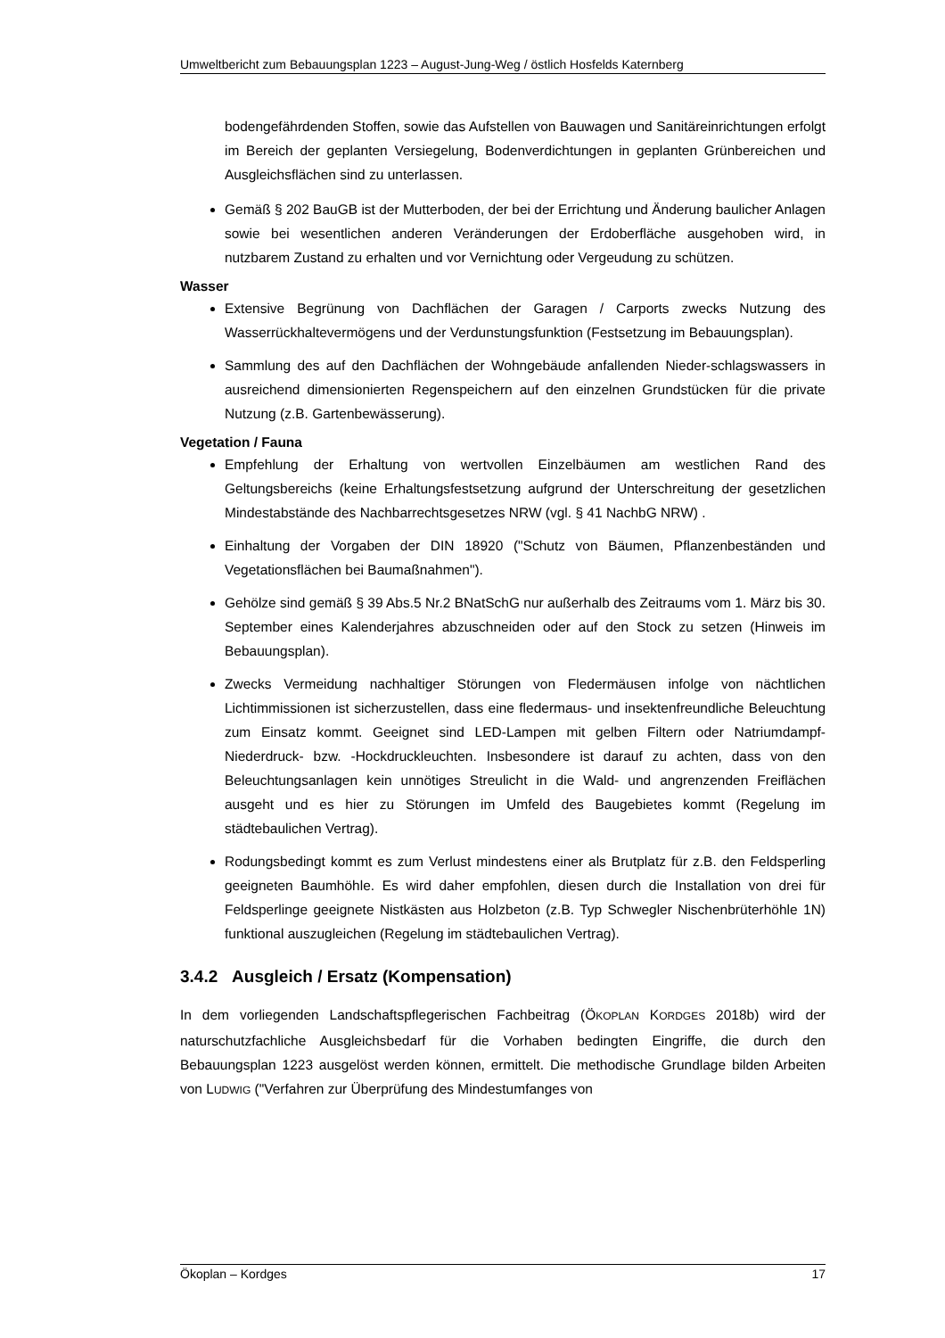Umweltbericht zum Bebauungsplan 1223 – August-Jung-Weg / östlich Hosfelds Katernberg
bodengefährdenden Stoffen, sowie das Aufstellen von Bauwagen und Sanitäreinrichtungen erfolgt im Bereich der geplanten Versiegelung, Bodenverdichtungen in geplanten Grünbereichen und Ausgleichsflächen sind zu unterlassen.
Gemäß § 202 BauGB ist der Mutterboden, der bei der Errichtung und Änderung baulicher Anlagen sowie bei wesentlichen anderen Veränderungen der Erdoberfläche ausgehoben wird, in nutzbarem Zustand zu erhalten und vor Vernichtung oder Vergeudung zu schützen.
Wasser
Extensive Begrünung von Dachflächen der Garagen / Carports zwecks Nutzung des Wasserrückhaltevermögens und der Verdunstungsfunktion (Festsetzung im Bebauungsplan).
Sammlung des auf den Dachflächen der Wohngebäude anfallenden Nieder-schlagswassers in ausreichend dimensionierten Regenspeichern auf den einzelnen Grundstücken für die private Nutzung (z.B. Gartenbewässerung).
Vegetation / Fauna
Empfehlung der Erhaltung von wertvollen Einzelbäumen am westlichen Rand des Geltungsbereichs (keine Erhaltungsfestsetzung aufgrund der Unterschreitung der gesetzlichen Mindestabstände des Nachbarrechtsgesetzes NRW (vgl. § 41 NachbG NRW) .
Einhaltung der Vorgaben der DIN 18920 ("Schutz von Bäumen, Pflanzenbeständen und Vegetationsflächen bei Baumaßnahmen").
Gehölze sind gemäß § 39 Abs.5 Nr.2 BNatSchG nur außerhalb des Zeitraums vom 1. März bis 30. September eines Kalenderjahres abzuschneiden oder auf den Stock zu setzen (Hinweis im Bebauungsplan).
Zwecks Vermeidung nachhaltiger Störungen von Fledermäusen infolge von nächtlichen Lichtimmissionen ist sicherzustellen, dass eine fledermaus- und insektenfreundliche Beleuchtung zum Einsatz kommt. Geeignet sind LED-Lampen mit gelben Filtern oder Natriumdampf-Niederdruck- bzw. -Hockdruckleuchten. Insbesondere ist darauf zu achten, dass von den Beleuchtungsanlagen kein unnötiges Streulicht in die Wald- und angrenzenden Freiflächen ausgeht und es hier zu Störungen im Umfeld des Baugebietes kommt (Regelung im städtebaulichen Vertrag).
Rodungsbedingt kommt es zum Verlust mindestens einer als Brutplatz für z.B. den Feldsperling geeigneten Baumhöhle. Es wird daher empfohlen, diesen durch die Installation von drei für Feldsperlinge geeignete Nistkästen aus Holzbeton (z.B. Typ Schwegler Nischenbrüterhöhle 1N) funktional auszugleichen (Regelung im städtebaulichen Vertrag).
3.4.2 Ausgleich / Ersatz (Kompensation)
In dem vorliegenden Landschaftspflegerischen Fachbeitrag (ÖKOPLAN KORDGES 2018b) wird der naturschutzfachliche Ausgleichsbedarf für die Vorhaben bedingten Eingriffe, die durch den Bebauungsplan 1223 ausgelöst werden können, ermittelt. Die methodische Grundlage bilden Arbeiten von LUDWIG ("Verfahren zur Überprüfung des Mindestumfanges von
Ökoplan – Kordges 17